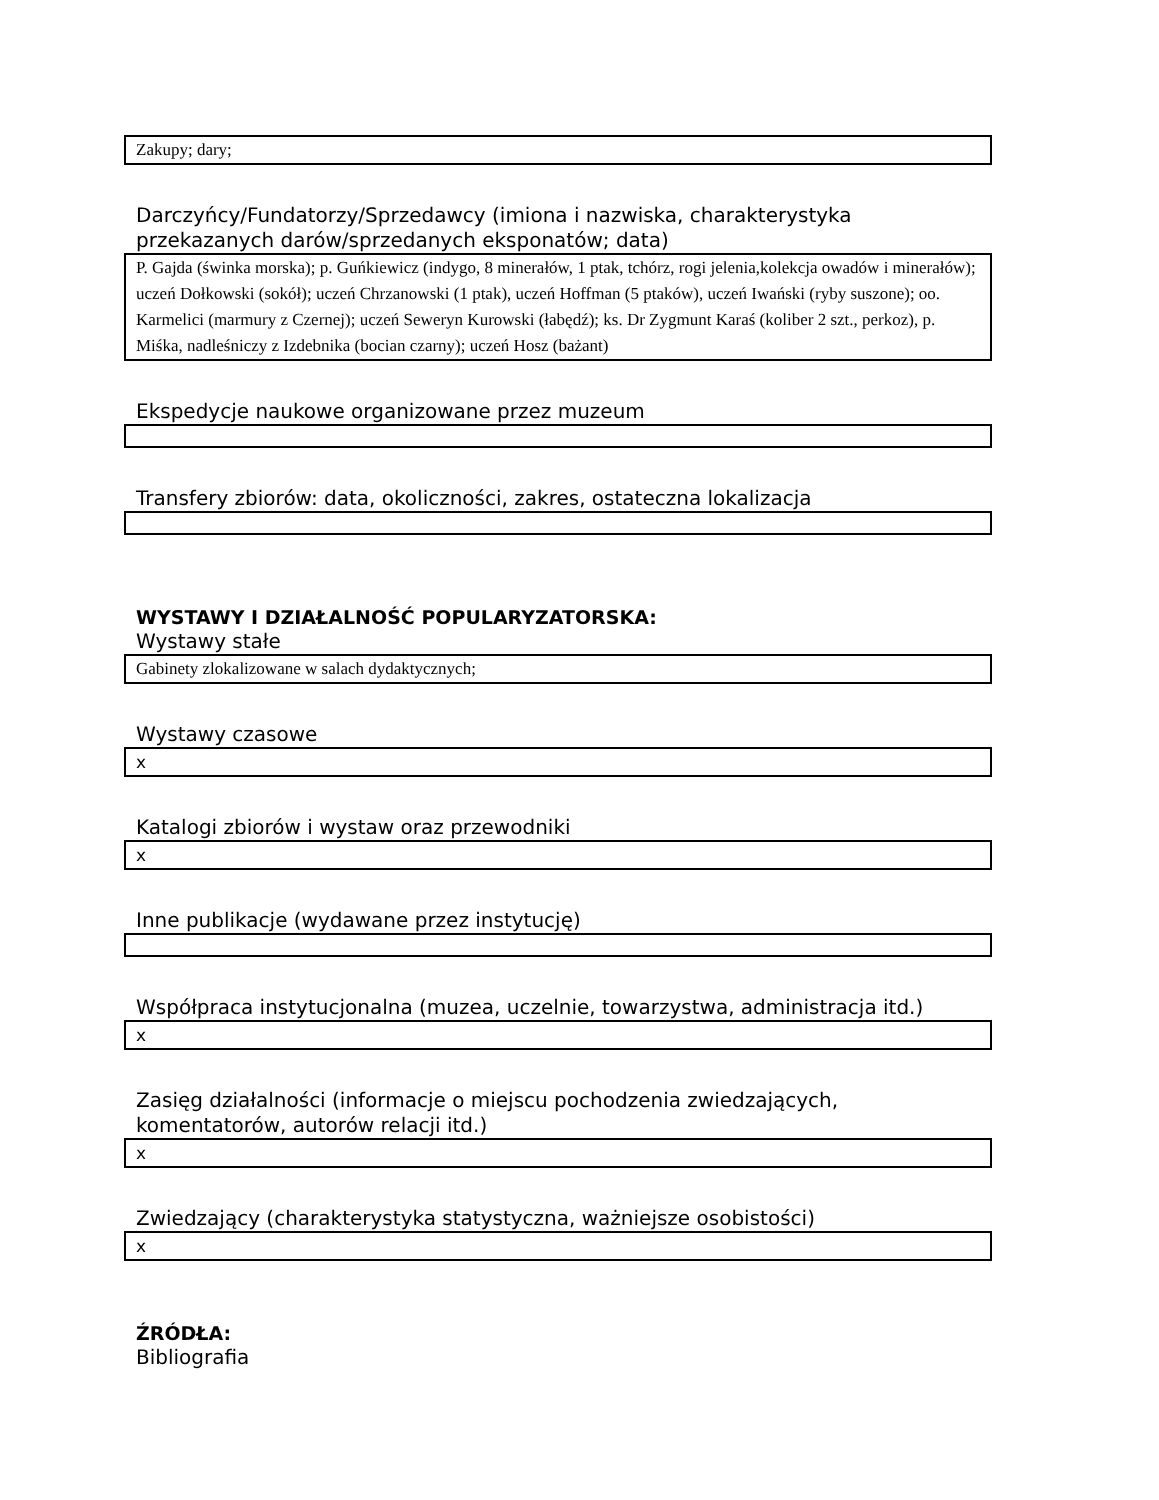Zakupy; dary;
Darczyńcy/Fundatorzy/Sprzedawcy (imiona i nazwiska, charakterystyka przekazanych darów/sprzedanych eksponatów; data)
P. Gajda (świnka morska); p. Guńkiewicz (indygo, 8 minerałów, 1 ptak, tchórz, rogi jelenia,kolekcja owadów i minerałów); uczeń Dołkowski (sokół); uczeń Chrzanowski (1 ptak), uczeń Hoffman (5 ptaków), uczeń Iwański (ryby suszone); oo. Karmelici (marmury z Czernej); uczeń Seweryn Kurowski (łabędź); ks. Dr Zygmunt Karaś (koliber 2 szt., perkoz), p. Miśka, nadleśniczy z Izdebnika (bocian czarny); uczeń Hosz (bażant)
Ekspedycje naukowe organizowane przez muzeum
Transfery zbiorów: data, okoliczności, zakres, ostateczna lokalizacja
WYSTAWY I DZIAŁALNOŚĆ POPULARYZATORSKA:
Wystawy stałe
Gabinety zlokalizowane w salach dydaktycznych;
Wystawy czasowe
x
Katalogi zbiorów i wystaw oraz przewodniki
x
Inne publikacje (wydawane przez instytucję)
Współpraca instytucjonalna (muzea, uczelnie, towarzystwa, administracja itd.)
x
Zasięg działalności (informacje o miejscu pochodzenia zwiedzających, komentatorów, autorów relacji itd.)
x
Zwiedzający (charakterystyka statystyczna, ważniejsze osobistości)
x
ŹRÓDŁA:
Bibliografia